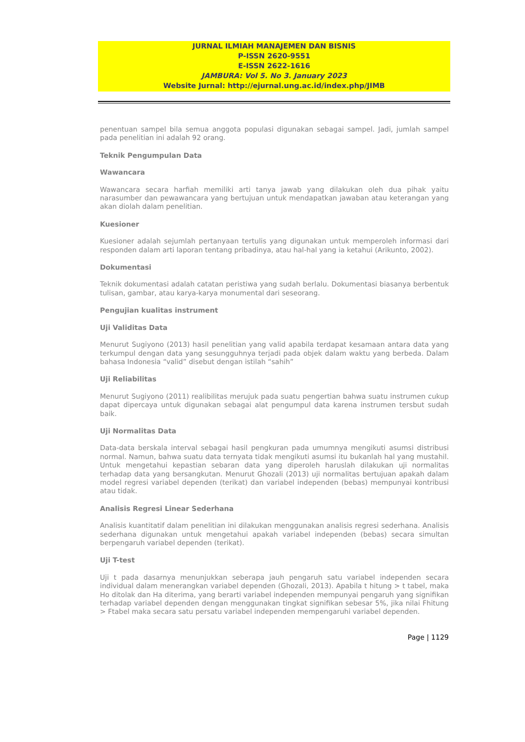JURNAL ILMIAH MANAJEMEN DAN BISNIS
P-ISSN 2620-9551
E-ISSN 2622-1616
JAMBURA: Vol 5. No 3. January 2023
Website Jurnal: http://ejurnal.ung.ac.id/index.php/JIMB
penentuan sampel bila semua anggota populasi digunakan sebagai sampel. Jadi, jumlah sampel pada penelitian ini adalah 92 orang.
Teknik Pengumpulan Data
Wawancara
Wawancara secara harfiah memiliki arti tanya jawab yang dilakukan oleh dua pihak yaitu narasumber dan pewawancara yang bertujuan untuk mendapatkan jawaban atau keterangan yang akan diolah dalam penelitian.
Kuesioner
Kuesioner adalah sejumlah pertanyaan tertulis yang digunakan untuk memperoleh informasi dari responden dalam arti laporan tentang pribadinya, atau hal-hal yang ia ketahui (Arikunto, 2002).
Dokumentasi
Teknik dokumentasi adalah catatan peristiwa yang sudah berlalu. Dokumentasi biasanya berbentuk tulisan, gambar, atau karya-karya monumental dari seseorang.
Pengujian kualitas instrument
Uji Validitas Data
Menurut Sugiyono (2013) hasil penelitian yang valid apabila terdapat kesamaan antara data yang terkumpul dengan data yang sesungguhnya terjadi pada objek dalam waktu yang berbeda. Dalam bahasa Indonesia “valid” disebut dengan istilah “sahih”
Uji Reliabilitas
Menurut Sugiyono (2011) realibilitas merujuk pada suatu pengertian bahwa suatu instrumen cukup dapat dipercaya untuk digunakan sebagai alat pengumpul data karena instrumen tersbut sudah baik.
Uji Normalitas Data
Data-data berskala interval sebagai hasil pengkuran pada umumnya mengikuti asumsi distribusi normal. Namun, bahwa suatu data ternyata tidak mengikuti asumsi itu bukanlah hal yang mustahil. Untuk mengetahui kepastian sebaran data yang diperoleh haruslah dilakukan uji normalitas terhadap data yang bersangkutan. Menurut Ghozali (2013) uji normalitas bertujuan apakah dalam model regresi variabel dependen (terikat) dan variabel independen (bebas) mempunyai kontribusi atau tidak.
Analisis Regresi Linear Sederhana
Analisis kuantitatif dalam penelitian ini dilakukan menggunakan analisis regresi sederhana. Analisis sederhana digunakan untuk mengetahui apakah variabel independen (bebas) secara simultan berpengaruh variabel dependen (terikat).
Uji T-test
Uji t pada dasarnya menunjukkan seberapa jauh pengaruh satu variabel independen secara individual dalam menerangkan variabel dependen (Ghozali, 2013). Apabila t hitung > t tabel, maka Ho ditolak dan Ha diterima, yang berarti variabel independen mempunyai pengaruh yang signifikan terhadap variabel dependen dengan menggunakan tingkat signifikan sebesar 5%, jika nilai Fhitung > Ftabel maka secara satu persatu variabel independen mempengaruhi variabel dependen.
Page | 1129